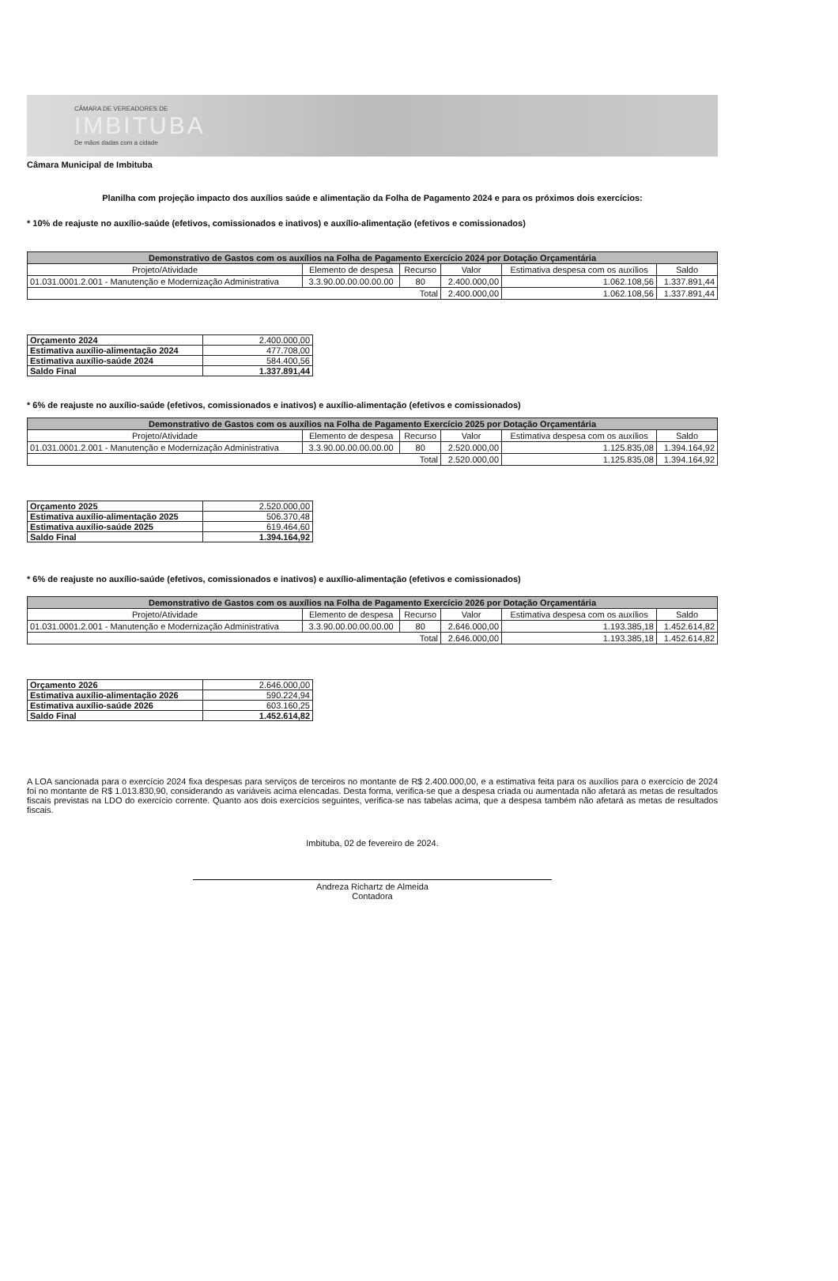CÂMARA DE VEREADORES DE
IMBITUBA
De mãos dadas com a cidade
Câmara Municipal de Imbituba
Planilha com projeção impacto dos auxílios saúde e alimentação da Folha de Pagamento 2024 e para os próximos dois exercícios:
* 10% de reajuste no auxílio-saúde (efetivos, comissionados e inativos) e auxílio-alimentação (efetivos e comissionados)
| Demonstrativo de Gastos com os auxílios na Folha de Pagamento Exercício 2024 por Dotação Orçamentária | | | | | |
| --- | --- | --- | --- | --- | --- |
| Projeto/Atividade | Elemento de despesa | Recurso | Valor | Estimativa despesa com os auxílios | Saldo |
| 01.031.0001.2.001 - Manutenção e Modernização Administrativa | 3.3.90.00.00.00.00.00 | 80 | 2.400.000,00 | 1.062.108,56 | 1.337.891,44 |
| Total | | | 2.400.000,00 | 1.062.108,56 | 1.337.891,44 |
| Orçamento 2024 | 2.400.000,00 |
| Estimativa auxílio-alimentação 2024 | 477.708,00 |
| Estimativa auxílio-saúde 2024 | 584.400,56 |
| Saldo Final | 1.337.891,44 |
* 6% de reajuste no auxílio-saúde (efetivos, comissionados e inativos) e auxílio-alimentação (efetivos e comissionados)
| Demonstrativo de Gastos com os auxílios na Folha de Pagamento Exercício 2025 por Dotação Orçamentária | | | | | |
| --- | --- | --- | --- | --- | --- |
| Projeto/Atividade | Elemento de despesa | Recurso | Valor | Estimativa despesa com os auxílios | Saldo |
| 01.031.0001.2.001 - Manutenção e Modernização Administrativa | 3.3.90.00.00.00.00.00 | 80 | 2.520.000,00 | 1.125.835,08 | 1.394.164,92 |
| Total | | | 2.520.000,00 | 1.125.835,08 | 1.394.164,92 |
| Orçamento 2025 | 2.520.000,00 |
| Estimativa auxílio-alimentação 2025 | 506.370,48 |
| Estimativa auxílio-saúde 2025 | 619.464,60 |
| Saldo Final | 1.394.164,92 |
* 6% de reajuste no auxílio-saúde (efetivos, comissionados e inativos) e auxílio-alimentação (efetivos e comissionados)
| Demonstrativo de Gastos com os auxílios na Folha de Pagamento Exercício 2026 por Dotação Orçamentária | | | | | |
| --- | --- | --- | --- | --- | --- |
| Projeto/Atividade | Elemento de despesa | Recurso | Valor | Estimativa despesa com os auxílios | Saldo |
| 01.031.0001.2.001 - Manutenção e Modernização Administrativa | 3.3.90.00.00.00.00.00 | 80 | 2.646.000,00 | 1.193.385,18 | 1.452.614,82 |
| Total | | | 2.646.000,00 | 1.193.385,18 | 1.452.614,82 |
| Orçamento 2026 | 2.646.000,00 |
| Estimativa auxílio-alimentação 2026 | 590.224,94 |
| Estimativa auxílio-saúde 2026 | 603.160,25 |
| Saldo Final | 1.452.614,82 |
A LOA sancionada para o exercício 2024 fixa despesas para serviços de terceiros no montante de R$ 2.400.000,00, e a estimativa feita para os auxílios para o exercício de 2024 foi no montante de R$ 1.013.830,90, considerando as variáveis acima elencadas. Desta forma, verifica-se que a despesa criada ou aumentada não afetará as metas de resultados fiscais previstas na LDO do exercício corrente. Quanto aos dois exercícios seguintes, verifica-se nas tabelas acima, que a despesa também não afetará as metas de resultados fiscais.
Imbituba, 02 de fevereiro de 2024.
Andreza Richartz de Almeida
Contadora